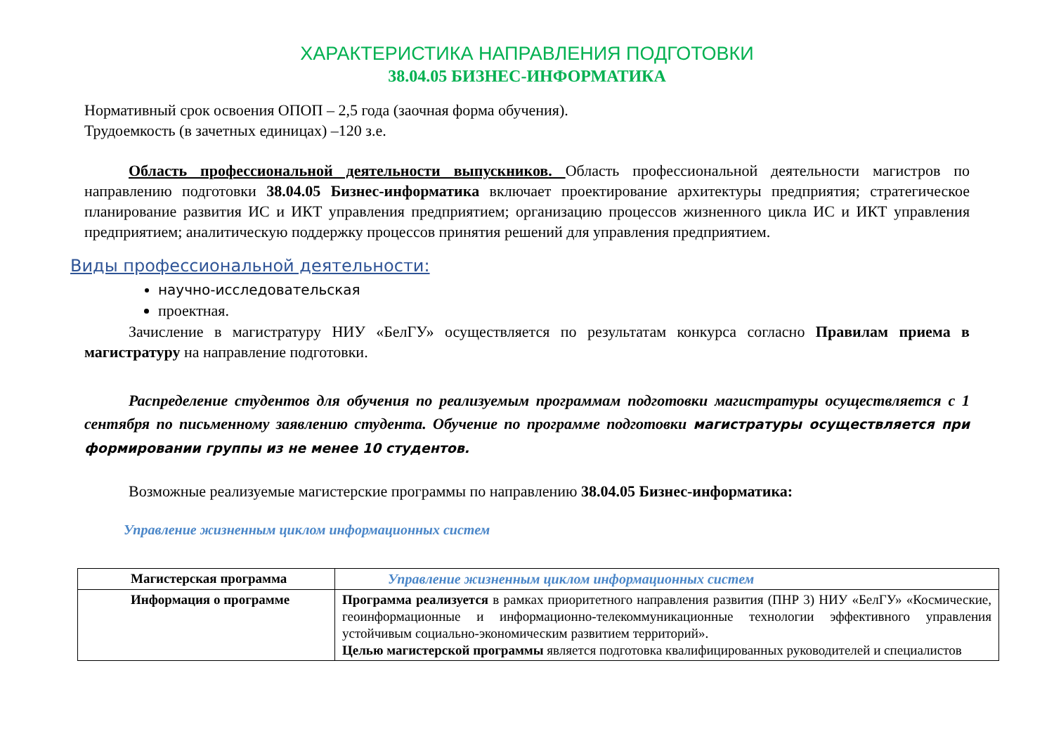ХАРАКТЕРИСТИКА НАПРАВЛЕНИЯ ПОДГОТОВКИ
38.04.05 БИЗНЕС-ИНФОРМАТИКА
Нормативный срок освоения ОПОП – 2,5 года (заочная форма обучения).
Трудоемкость (в зачетных единицах) –120 з.е.
Область профессиональной деятельности выпускников. Область профессиональной деятельности магистров по направлению подготовки 38.04.05 Бизнес-информатика включает проектирование архитектуры предприятия; стратегическое планирование развития ИС и ИКТ управления предприятием; организацию процессов жизненного цикла ИС и ИКТ управления предприятием; аналитическую поддержку процессов принятия решений для управления предприятием.
Виды профессиональной деятельности:
научно-исследовательская
проектная.
Зачисление в магистратуру НИУ «БелГУ» осуществляется по результатам конкурса согласно Правилам приема в магистратуру на направление подготовки.
Распределение студентов для обучения по реализуемым программам подготовки магистратуры осуществляется с 1 сентября по письменному заявлению студента. Обучение по программе подготовки магистратуры осуществляется при формировании группы из не менее 10 студентов.
Возможные реализуемые магистерские программы по направлению 38.04.05 Бизнес-информатика:
Управление жизненным циклом информационных систем
| Магистерская программа | Управление жизненным циклом информационных систем |
| Информация о программе | Программа реализуется в рамках приоритетного направления развития (ПНР 3) НИУ «БелГУ» «Космические, геоинформационные и информационно-телекоммуникационные технологии эффективного управления устойчивым социально-экономическим развитием территорий». Целью магистерской программы является подготовка квалифицированных руководителей и специалистов |